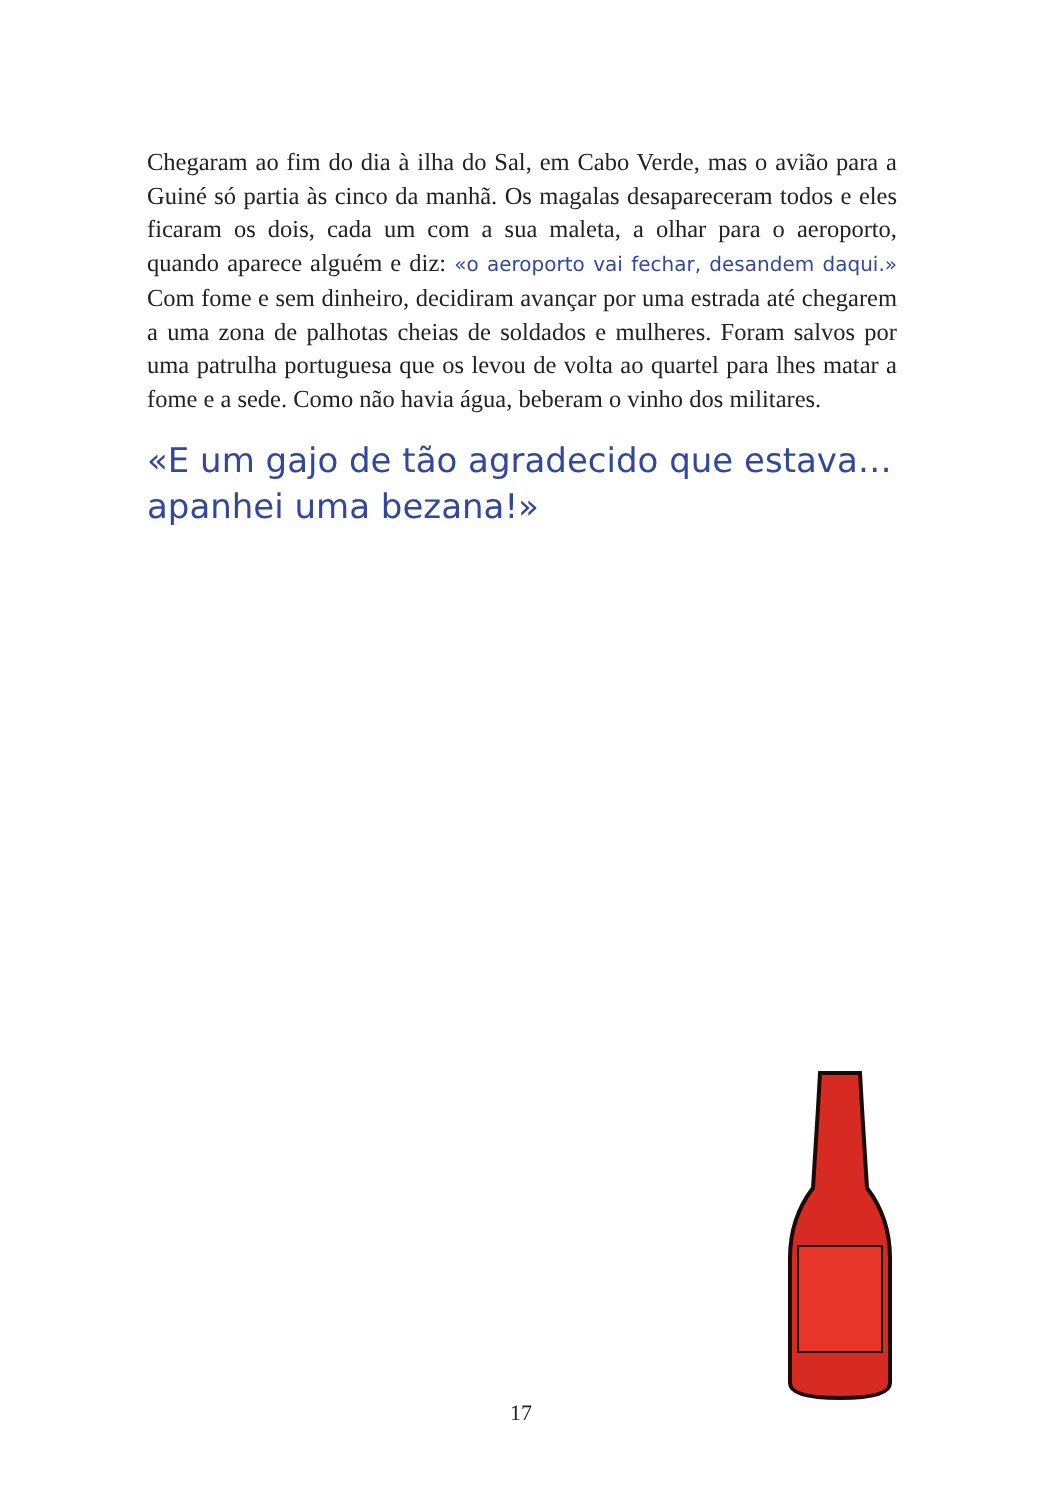Chegaram ao fim do dia à ilha do Sal, em Cabo Verde, mas o avião para a Guiné só partia às cinco da manhã. Os magalas desapareceram todos e eles ficaram os dois, cada um com a sua maleta, a olhar para o aeroporto, quando aparece alguém e diz: «o aeroporto vai fechar, desandem daqui.» Com fome e sem dinheiro, decidiram avançar por uma estrada até chegarem a uma zona de palhotas cheias de soldados e mulheres. Foram salvos por uma patrulha portuguesa que os levou de volta ao quartel para lhes matar a fome e a sede. Como não havia água, beberam o vinho dos militares.
«E um gajo de tão agradecido que estava… apanhei uma bezana!»
17